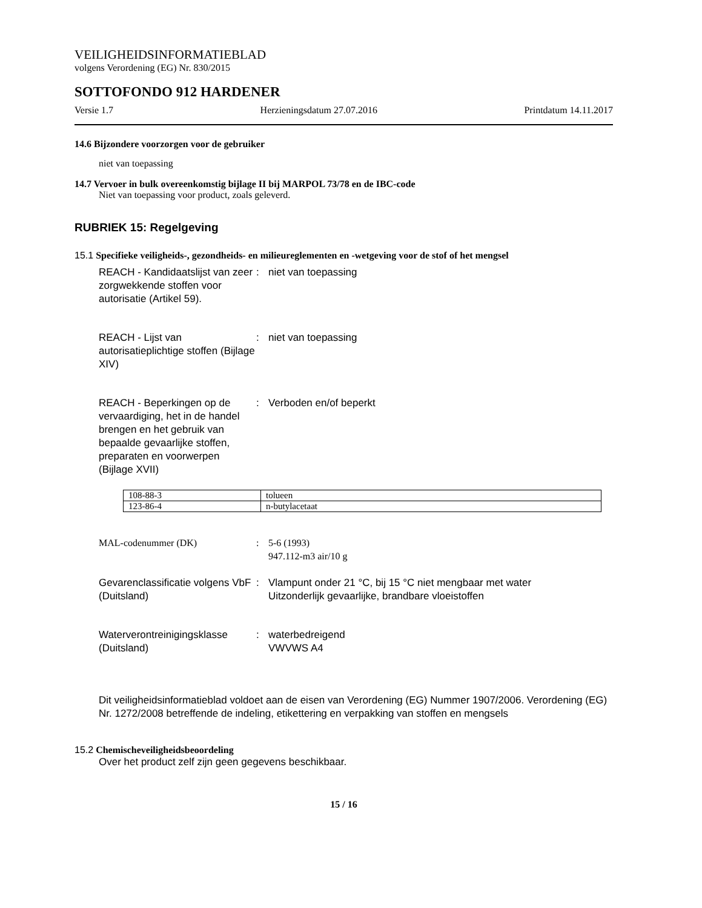VEILIGHEIDSINFORMATIEBLAD
volgens Verordening (EG) Nr. 830/2015
SOTTOFONDO 912 HARDENER
Versie 1.7 Herzieningsdatum 27.07.2016 Printdatum 14.11.2017
14.6 Bijzondere voorzorgen voor de gebruiker
niet van toepassing
14.7 Vervoer in bulk overeenkomstig bijlage II bij MARPOL 73/78 en de IBC-code
Niet van toepassing voor product, zoals geleverd.
RUBRIEK 15: Regelgeving
15.1 Specifieke veiligheids-, gezondheids- en milieureglementen en -wetgeving voor de stof of het mengsel
REACH - Kandidaatslijst van zeer zorgwekkende stoffen voor autorisatie (Artikel 59).
: niet van toepassing
REACH - Lijst van autorisatieplichtige stoffen (Bijlage XIV)
: niet van toepassing
REACH - Beperkingen op de vervaardiging, het in de handel brengen en het gebruik van bepaalde gevaarlijke stoffen, preparaten en voorwerpen (Bijlage XVII)
: Verboden en/of beperkt
| 108-88-3 | tolueen |
| 123-86-4 | n-butylacetaat |
MAL-codenummer (DK) : 5-6 (1993)
947.112-m3 air/10 g
Gevarenclassificatie volgens VbF (Duitsland)
: Vlampunt onder 21 °C, bij 15 °C niet mengbaar met water
Uitzonderlijk gevaarlijke, brandbare vloeistoffen
Waterverontreinigingsklasse (Duitsland)
: waterbedreigend
VWVWS A4
Dit veiligheidsinformatieblad voldoet aan de eisen van Verordening (EG) Nummer 1907/2006. Verordening (EG) Nr. 1272/2008 betreffende de indeling, etikettering en verpakking van stoffen en mengsels
15.2 Chemischeveiligheidsbeoordeling
Over het product zelf zijn geen gegevens beschikbaar.
15 / 16